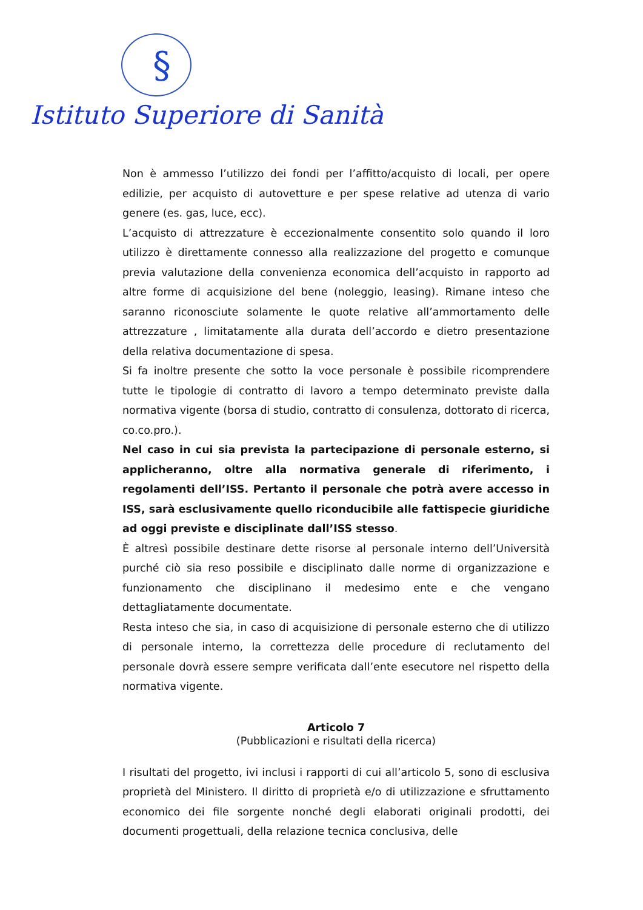§
Istituto Superiore di Sanità
Non è ammesso l’utilizzo dei fondi per l’affitto/acquisto di locali, per opere edilizie, per acquisto di autovetture e per spese relative ad utenza di vario genere (es. gas, luce, ecc).
L’acquisto di attrezzature è eccezionalmente consentito solo quando il loro utilizzo è direttamente connesso alla realizzazione del progetto e comunque previa valutazione della convenienza economica dell’acquisto in rapporto ad altre forme di acquisizione del bene (noleggio, leasing). Rimane inteso che saranno riconosciute solamente le quote relative all’ammortamento delle attrezzature , limitatamente alla durata dell’accordo e dietro presentazione della relativa documentazione di spesa.
Si fa inoltre presente che sotto la voce personale è possibile ricomprendere tutte le tipologie di contratto di lavoro a tempo determinato previste dalla normativa vigente (borsa di studio, contratto di consulenza, dottorato di ricerca, co.co.pro.).
Nel caso in cui sia prevista la partecipazione di personale esterno, si applicheranno, oltre alla normativa generale di riferimento, i regolamenti dell’ISS. Pertanto il personale che potrà avere accesso in ISS, sarà esclusivamente quello riconducibile alle fattispecie giuridiche ad oggi previste e disciplinate dall’ISS stesso.
È altresì possibile destinare dette risorse al personale interno dell’Università purché ciò sia reso possibile e disciplinato dalle norme di organizzazione e funzionamento che disciplinano il medesimo ente e che vengano dettagliatamente documentate.
Resta inteso che sia, in caso di acquisizione di personale esterno che di utilizzo di personale interno, la correttezza delle procedure di reclutamento del personale dovrà essere sempre verificata dall’ente esecutore nel rispetto della normativa vigente.
Articolo 7
(Pubblicazioni e risultati della ricerca)
I risultati del progetto, ivi inclusi i rapporti di cui all’articolo 5, sono di esclusiva proprietà del Ministero. Il diritto di proprietà e/o di utilizzazione e sfruttamento economico dei file sorgente nonché degli elaborati originali prodotti, dei documenti progettuali, della relazione tecnica conclusiva, delle